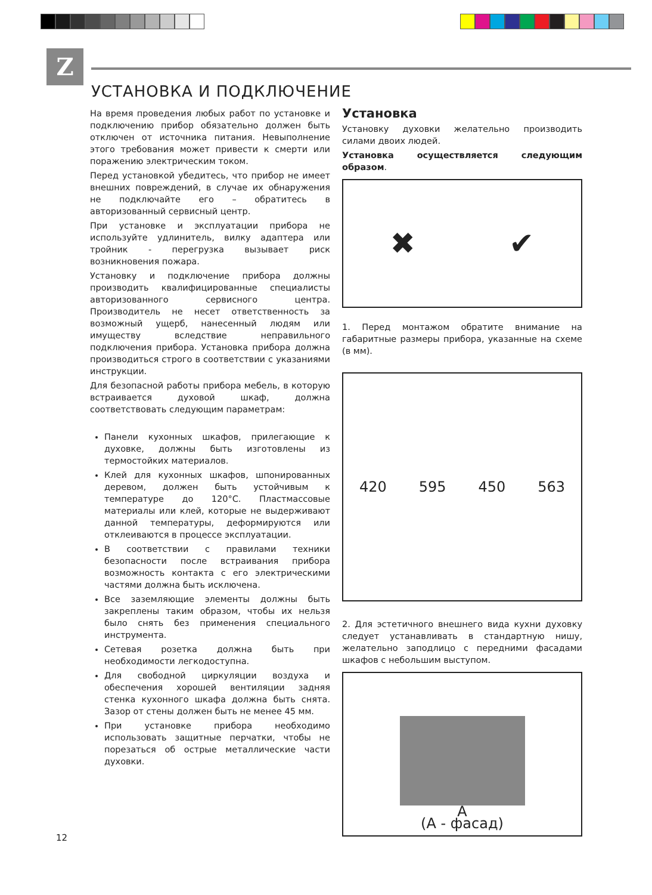Z
УСТАНОВКА И ПОДКЛЮЧЕНИЕ
На время проведения любых работ по установке и подключению прибор обязательно должен быть отключен от источника питания. Невыполнение этого требования может привести к смерти или поражению электрическим током.
Перед установкой убедитесь, что прибор не имеет внешних повреждений, в случае их обнаружения не подключайте его – обратитесь в авторизованный сервисный центр.
При установке и эксплуатации прибора не используйте удлинитель, вилку адаптера или тройник - перегрузка вызывает риск возникновения пожара.
Установку и подключение прибора должны производить квалифицированные специалисты авторизованного сервисного центра. Производитель не несет ответственность за возможный ущерб, нанесенный людям или имуществу вследствие неправильного подключения прибора. Установка прибора должна производиться строго в соответствии с указаниями инструкции.
Для безопасной работы прибора мебель, в которую встраивается духовой шкаф, должна соответствовать следующим параметрам:
Панели кухонных шкафов, прилегающие к духовке, должны быть изготовлены из термостойких материалов.
Клей для кухонных шкафов, шпонированных деревом, должен быть устойчивым к температуре до 120°С. Пластмассовые материалы или клей, которые не выдерживают данной температуры, деформируются или отклеиваются в процессе эксплуатации.
В соответствии с правилами техники безопасности после встраивания прибора возможность контакта с его электрическими частями должна быть исключена.
Все заземляющие элементы должны быть закреплены таким образом, чтобы их нельзя было снять без применения специального инструмента.
Сетевая розетка должна быть при необходимости легкодоступна.
Для свободной циркуляции воздуха и обеспечения хорошей вентиляции задняя стенка кухонного шкафа должна быть снята. Зазор от стены должен быть не менее 45 мм.
При установке прибора необходимо использовать защитные перчатки, чтобы не порезаться об острые металлические части духовки.
Установка
Установку духовки желательно производить силами двоих людей.
Установка осуществляется следующим образом.
✖ ✔
1. Перед монтажом обратите внимание на габаритные размеры прибора, указанные на схеме (в мм).
420 595 450 563
2. Для эстетичного внешнего вида кухни духовку следует устанавливать в стандартную нишу, желательно заподлицо с передними фасадами шкафов с небольшим выступом.
A
(А - фасад)
12